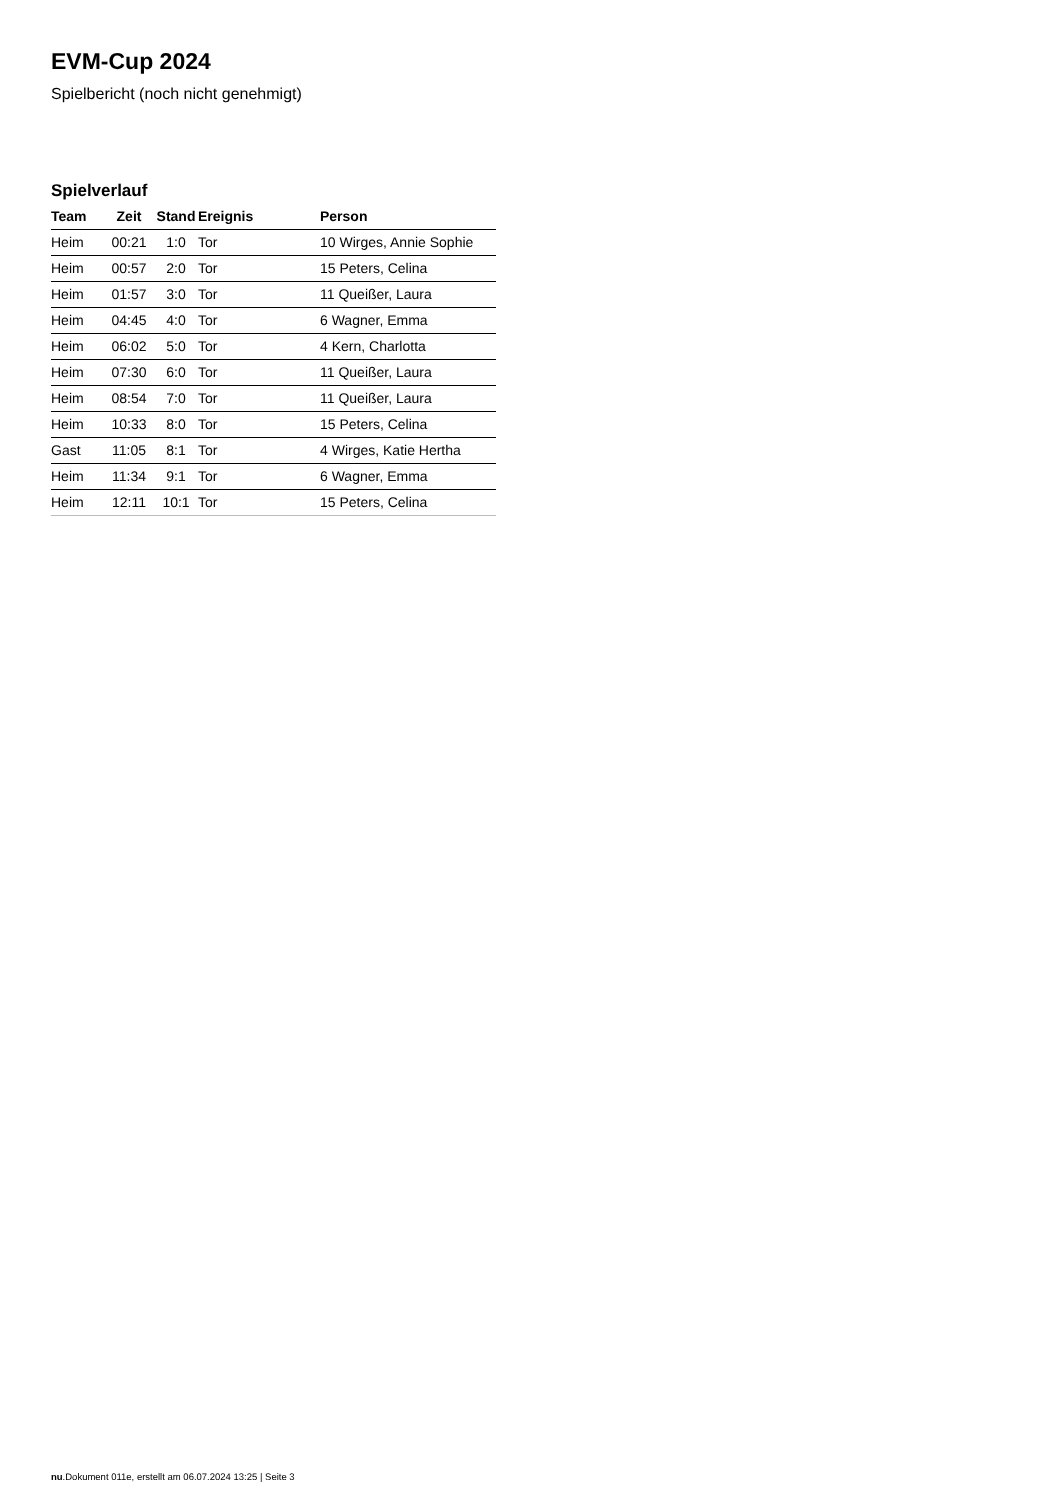EVM-Cup 2024
Spielbericht (noch nicht genehmigt)
Spielverlauf
| Team | Zeit | Stand | Ereignis | Person |
| --- | --- | --- | --- | --- |
| Heim | 00:21 | 1:0 | Tor | 10 Wirges, Annie Sophie |
| Heim | 00:57 | 2:0 | Tor | 15 Peters, Celina |
| Heim | 01:57 | 3:0 | Tor | 11 Queißer, Laura |
| Heim | 04:45 | 4:0 | Tor | 6 Wagner, Emma |
| Heim | 06:02 | 5:0 | Tor | 4 Kern, Charlotta |
| Heim | 07:30 | 6:0 | Tor | 11 Queißer, Laura |
| Heim | 08:54 | 7:0 | Tor | 11 Queißer, Laura |
| Heim | 10:33 | 8:0 | Tor | 15 Peters, Celina |
| Gast | 11:05 | 8:1 | Tor | 4 Wirges, Katie Hertha |
| Heim | 11:34 | 9:1 | Tor | 6 Wagner, Emma |
| Heim | 12:11 | 10:1 | Tor | 15 Peters, Celina |
nu.Dokument 011e, erstellt am 06.07.2024 13:25 | Seite 3